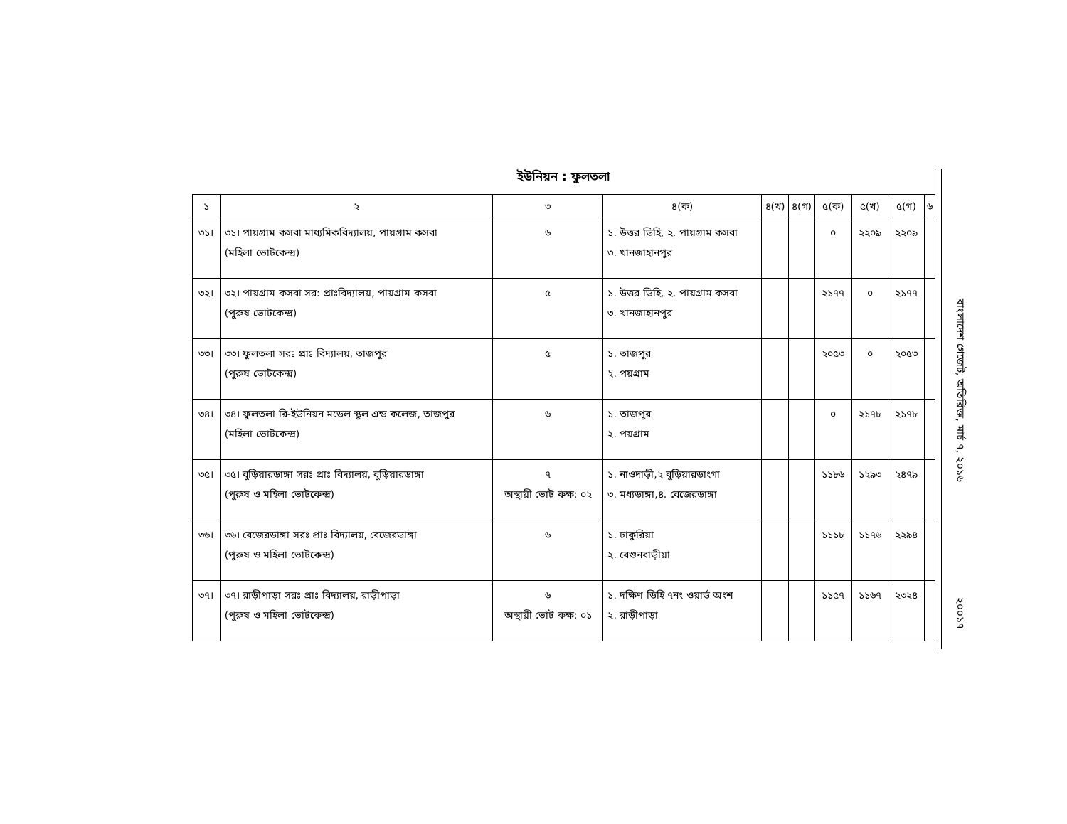ইউনিয়ন : ফুলতলা
| ১ | ২ | ৩ | ৪(ক) | ৪(খ) | ৪(গ) | ৫(ক) | ৫(খ) | ৫(গ) | ৬ |
| --- | --- | --- | --- | --- | --- | --- | --- | --- | --- |
| ৩১। | ৩১। পায়গ্রাম কসবা মাধ্যমিকবিদ্যালয়, পায়গ্রাম কসবা (মহিলা ভোটকেন্দ্র) | ৬ | ১. উত্তর ডিহি, ২. পায়গ্রাম কসবা ৩. খানজাহানপুর | | | ০ | ২২০৯ | ২২০৯ | |
| ৩২। | ৩২। পায়গ্রাম কসবা সর: প্রাঃবিদ্যালয়, পায়গ্রাম কসবা (পুরুষ ভোটকেন্দ্র) | ৫ | ১. উত্তর ডিহি, ২. পায়গ্রাম কসবা ৩. খানজাহানপুর | | | ২১৭৭ | ০ | ২১৭৭ | |
| ৩৩। | ৩৩। ফুলতলা সরঃ প্রাঃ বিদ্যালয়, তাজপুর (পুরুষ ভোটকেন্দ্র) | ৫ | ১. তাজপুর ২. পয়গ্রাম | | | ২০৫৩ | ০ | ২০৫৩ | |
| ৩৪। | ৩৪। ফুলতলা রি-ইউনিয়ন মডেল স্কুল এন্ড কলেজ, তাজপুর (মহিলা ভোটকেন্দ্র) | ৬ | ১. তাজপুর ২. পয়গ্রাম | | | ০ | ২১৭৮ | ২১৭৮ | |
| ৩৫। | ৩৫। বুড়িয়ারডাঙ্গা সরঃ প্রাঃ বিদ্যালয়, বুড়িয়ারডাঙ্গা (পুরুষ ও মহিলা ভোটকেন্দ্র) | ৭ অস্থায়ী ভোট কক্ষ: ০২ | ১. নাওদাড়ী,২ বুড়িয়ারডাংগা ৩. মধ্যডাঙ্গা,৪. বেজেরডাঙ্গা | | | ১১৮৬ | ১২৯৩ | ২৪৭৯ | |
| ৩৬। | ৩৬। বেজেরডাঙ্গা সরঃ প্রাঃ বিদ্যালয়, বেজেরডাঙ্গা (পুরুষ ও মহিলা ভোটকেন্দ্র) | ৬ | ১. ঢাকুরিয়া ২. বেগুনবাড়ীয়া | | | ১১১৮ | ১১৭৬ | ২২৯৪ | |
| ৩৭। | ৩৭। রাড়ীপাড়া সরঃ প্রাঃ বিদ্যালয়, রাড়ীপাড়া (পুরুষ ও মহিলা ভোটকেন্দ্র) | ৬ অস্থায়ী ভোট কক্ষ: ০১ | ১. দক্ষিণ ডিহি ৭নং ওয়ার্ড অংশ ২. রাড়ীপাড়া | | | ১১৫৭ | ১১৬৭ | ২৩২৪ | |
বাংলাদেশ গেজেট, অতিরিক্ত, মার্চ ৭, ২০১৬
২০০১৭